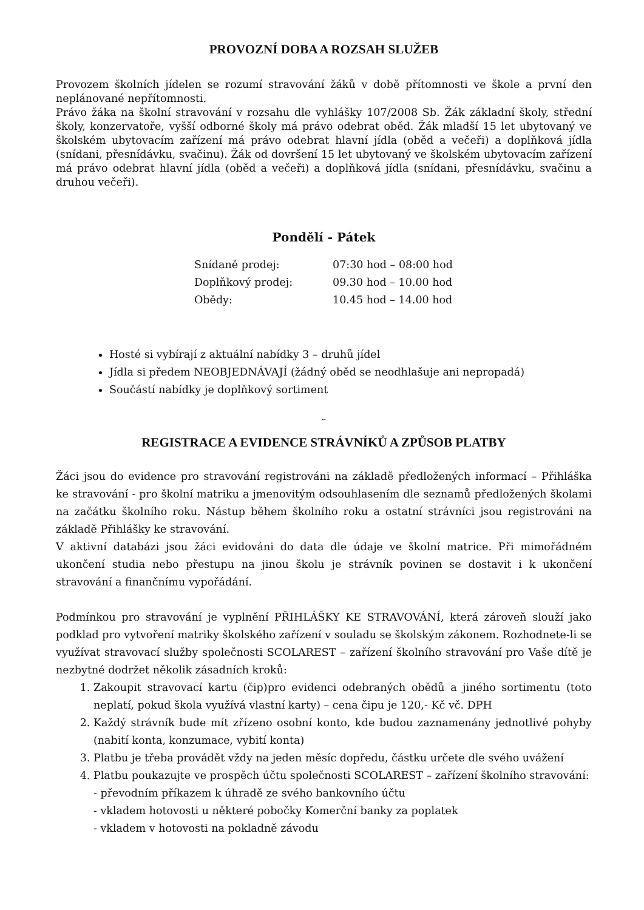PROVOZNÍ DOBA A ROZSAH SLUŽEB
Provozem školních jídelen se rozumí stravování žáků v době přítomnosti ve škole a první den neplánované nepřítomnosti.
Právo žáka na školní stravování v rozsahu dle vyhlášky 107/2008 Sb. Žák základní školy, střední školy, konzervatoře, vyšší odborné školy má právo odebrat oběd. Žák mladší 15 let ubytovaný ve školském ubytovacím zařízení má právo odebrat hlavní jídla (oběd a večeři) a doplňková jídla (snídani, přesnídávku, svačinu). Žák od dovršení 15 let ubytovaný ve školském ubytovacím zařízení má právo odebrat hlavní jídla (oběd a večeři) a doplňková jídla (snídani, přesnídávku, svačinu a druhou večeři).
Pondělí - Pátek
| Snídaně prodej: | 07:30 hod – 08:00 hod |
| Doplňkový prodej: | 09.30 hod – 10.00 hod |
| Obědy: | 10.45 hod – 14.00 hod |
Hosté si vybírají z aktuální nabídky 3 – druhů jídel
Jídla si předem NEOBJEDNÁVAJÍ (žádný oběd se neodhlašuje ani nepropadá)
Součástí nabídky je doplňkový sortiment
¨
REGISTRACE A EVIDENCE STRÁVNÍKŮ A ZPŮSOB PLATBY
Žáci jsou do evidence pro stravování registrováni na základě předložených informací – Přihláška ke stravování - pro školní matriku a jmenovitým odsouhlasením dle seznamů předložených školami na začátku školního roku. Nástup během školního roku a ostatní strávníci jsou registrováni na základě Přihlášky ke stravování.
V aktivní databázi jsou žáci evidováni do data dle údaje ve školní matrice. Při mimořádném ukončení studia nebo přestupu na jinou školu je strávník povinen se dostavit i k ukončení stravování a finančnímu vypořádání.
Podmínkou pro stravování je vyplnění PŘIHLÁŠKY KE STRAVOVÁNÍ, která zároveň slouží jako podklad pro vytvoření matriky školského zařízení v souladu se školským zákonem. Rozhodnete-li se využívat stravovací služby společnosti SCOLAREST – zařízení školního stravování pro Vaše dítě je nezbytné dodržet několik zásadních kroků:
1. Zakoupit stravovací kartu (čip)pro evidenci odebraných obědů a jiného sortimentu (toto neplatí, pokud škola využívá vlastní karty) – cena čipu je 120,- Kč vč. DPH
2. Každý strávník bude mít zřízeno osobní konto, kde budou zaznamenány jednotlivé pohyby (nabití konta, konzumace, vybití konta)
3. Platbu je třeba provádět vždy na jeden měsíc dopředu, částku určete dle svého uvážení
4. Platbu poukazujte ve prospěch účtu společnosti SCOLAREST – zařízení školního stravování:
- převodním příkazem k úhradě ze svého bankovního účtu
- vkladem hotovosti u některé pobočky Komerční banky za poplatek
- vkladem v hotovosti na pokladně závodu